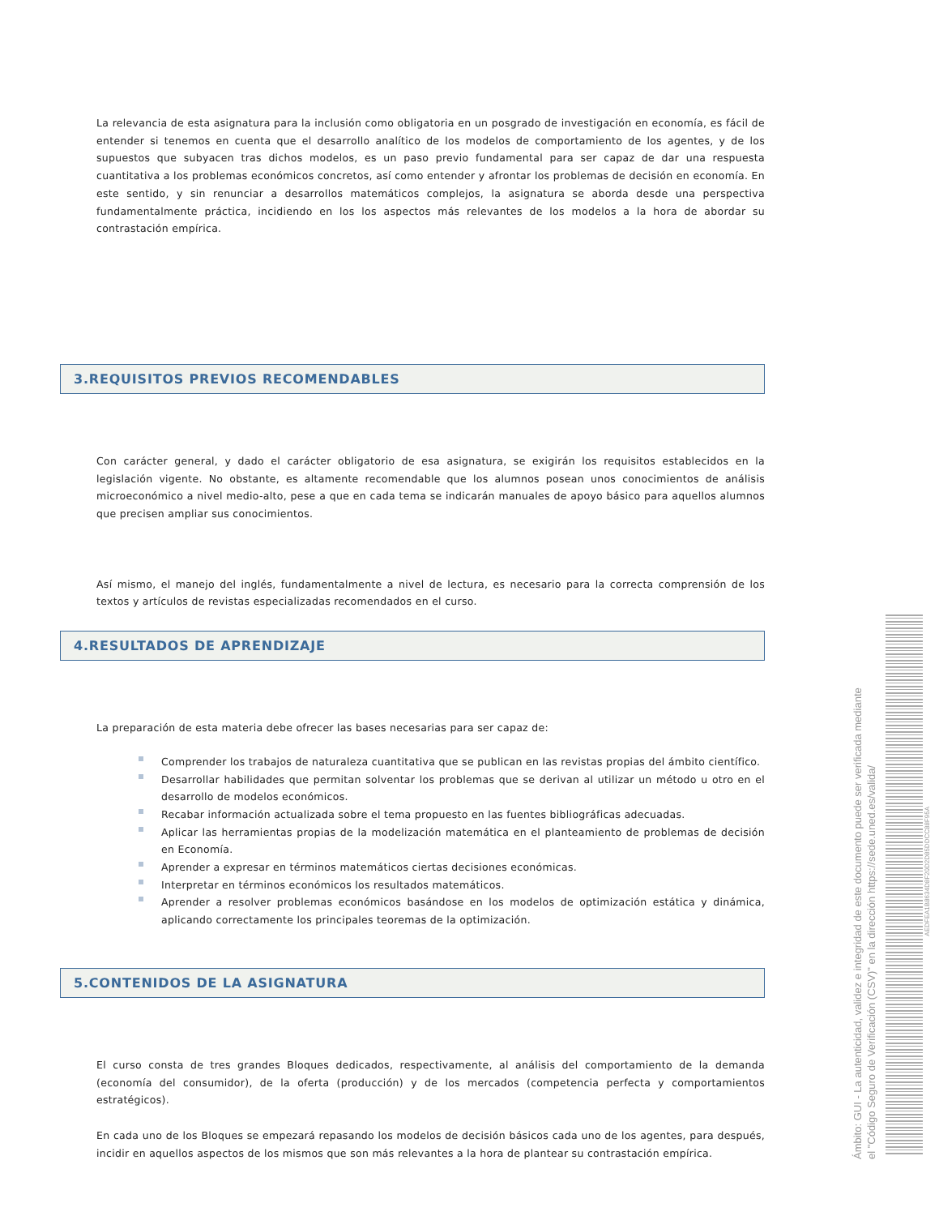La relevancia de esta asignatura para la inclusión como obligatoria en un posgrado de investigación en economía, es fácil de entender si tenemos en cuenta que el desarrollo analítico de los modelos de comportamiento de los agentes, y de los supuestos que subyacen tras dichos modelos, es un paso previo fundamental para ser capaz de dar una respuesta cuantitativa a los problemas económicos concretos, así como entender y afrontar los problemas de decisión en economía. En este sentido, y sin renunciar a desarrollos matemáticos complejos, la asignatura se aborda desde una perspectiva fundamentalmente práctica, incidiendo en los los aspectos más relevantes de los modelos a la hora de abordar su contrastación empírica.
3.REQUISITOS PREVIOS RECOMENDABLES
Con carácter general, y dado el carácter obligatorio de esa asignatura, se exigirán los requisitos establecidos en la legislación vigente. No obstante, es altamente recomendable que los alumnos posean unos conocimientos de análisis microeconómico a nivel medio-alto, pese a que en cada tema se indicarán manuales de apoyo básico para aquellos alumnos que precisen ampliar sus conocimientos.
Así mismo, el manejo del inglés, fundamentalmente a nivel de lectura, es necesario para la correcta comprensión de los textos y artículos de revistas especializadas recomendados en el curso.
4.RESULTADOS DE APRENDIZAJE
La preparación de esta materia debe ofrecer las bases necesarias para ser capaz de:
Comprender los trabajos de naturaleza cuantitativa que se publican en las revistas propias del ámbito científico.
Desarrollar habilidades que permitan solventar los problemas que se derivan al utilizar un método u otro en el desarrollo de modelos económicos.
Recabar información actualizada sobre el tema propuesto en las fuentes bibliográficas adecuadas.
Aplicar las herramientas propias de la modelización matemática en el planteamiento de problemas de decisión en Economía.
Aprender a expresar en términos matemáticos ciertas decisiones económicas.
Interpretar en términos económicos los resultados matemáticos.
Aprender a resolver problemas económicos basándose en los modelos de optimización estática y dinámica, aplicando correctamente los principales teoremas de la optimización.
5.CONTENIDOS DE LA ASIGNATURA
El curso consta de tres grandes Bloques dedicados, respectivamente, al análisis del comportamiento de la demanda (economía del consumidor), de la oferta (producción) y de los mercados (competencia perfecta y comportamientos estratégicos).
En cada uno de los Bloques se empezará repasando los modelos de decisión básicos cada uno de los agentes, para después, incidir en aquellos aspectos de los mismos que son más relevantes a la hora de plantear su contrastación empírica.
Ámbito: GUI - La autenticidad, validez e integridad de este documento puede ser verificada mediante
el "Código Seguro de Verificación (CSV)" en la dirección https://sede.uned.es/valida/
AEDFEA1B8634D8F20D2D85DDCC88F95A